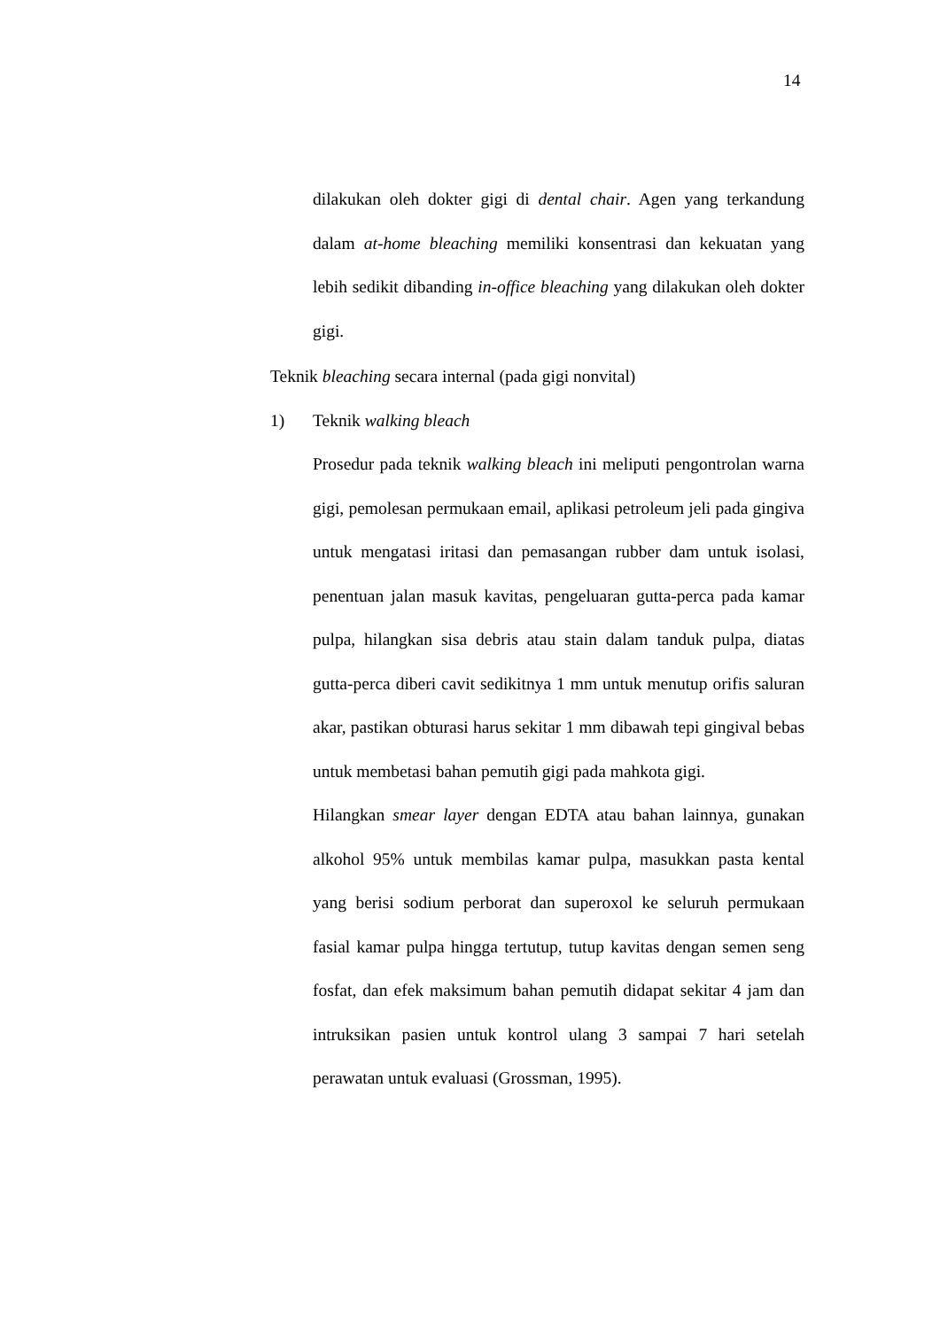14
dilakukan oleh dokter gigi di dental chair. Agen yang terkandung dalam at-home bleaching memiliki konsentrasi dan kekuatan yang lebih sedikit dibanding in-office bleaching yang dilakukan oleh dokter gigi.
Teknik bleaching secara internal (pada gigi nonvital)
1) Teknik walking bleach
Prosedur pada teknik walking bleach ini meliputi pengontrolan warna gigi, pemolesan permukaan email, aplikasi petroleum jeli pada gingiva untuk mengatasi iritasi dan pemasangan rubber dam untuk isolasi, penentuan jalan masuk kavitas, pengeluaran gutta-perca pada kamar pulpa, hilangkan sisa debris atau stain dalam tanduk pulpa, diatas gutta-perca diberi cavit sedikitnya 1 mm untuk menutup orifis saluran akar, pastikan obturasi harus sekitar 1 mm dibawah tepi gingival bebas untuk membetasi bahan pemutih gigi pada mahkota gigi.
Hilangkan smear layer dengan EDTA atau bahan lainnya, gunakan alkohol 95% untuk membilas kamar pulpa, masukkan pasta kental yang berisi sodium perborat dan superoxol ke seluruh permukaan fasial kamar pulpa hingga tertutup, tutup kavitas dengan semen seng fosfat, dan efek maksimum bahan pemutih didapat sekitar 4 jam dan intruksikan pasien untuk kontrol ulang 3 sampai 7 hari setelah perawatan untuk evaluasi (Grossman, 1995).